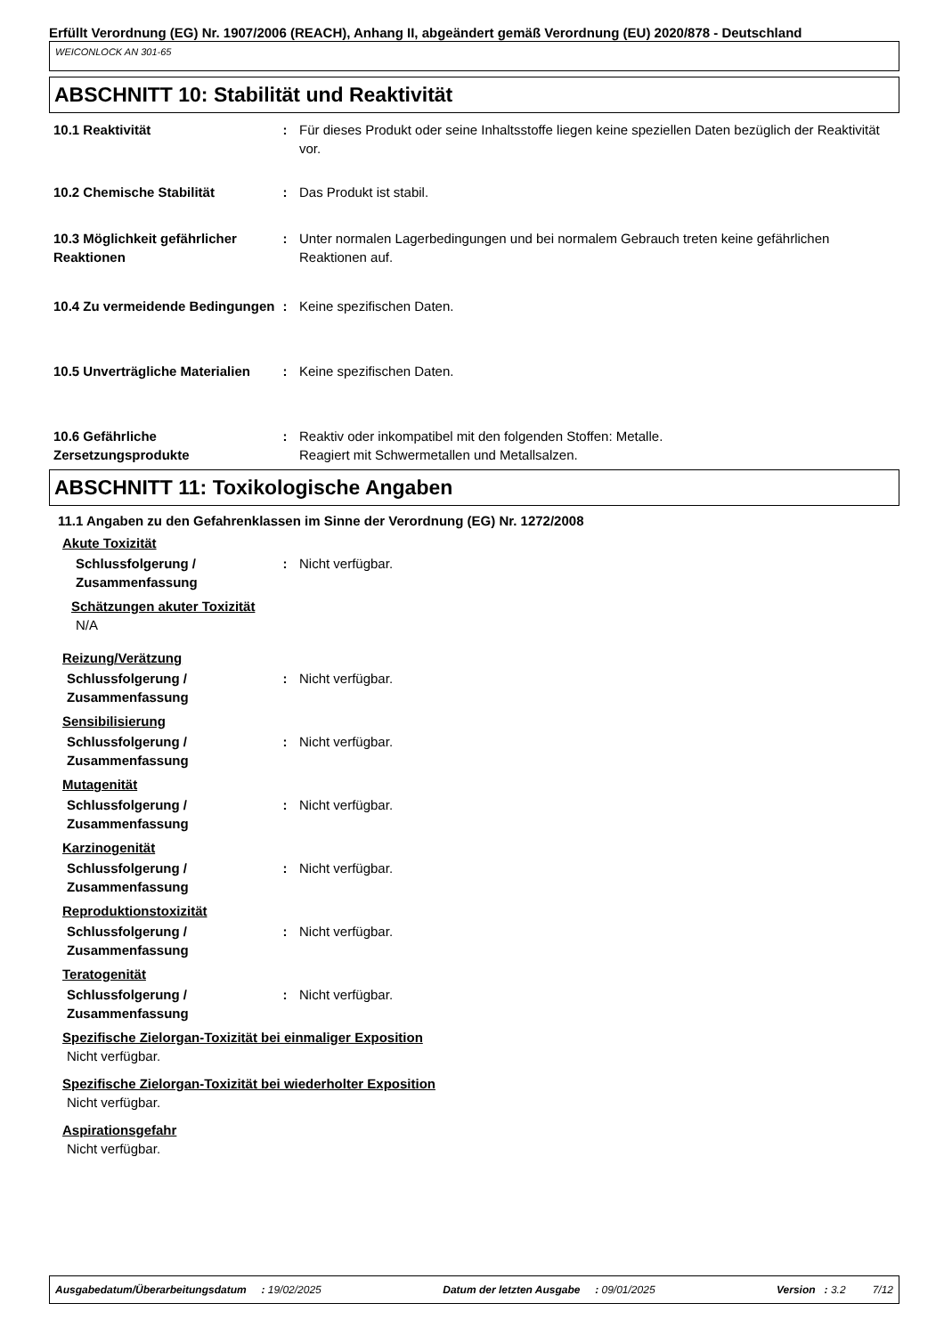Erfüllt Verordnung (EG) Nr. 1907/2006 (REACH), Anhang II, abgeändert gemäß Verordnung (EU) 2020/878 - Deutschland
WEICONLOCK AN 301-65
ABSCHNITT 10: Stabilität und Reaktivität
10.1 Reaktivität : Für dieses Produkt oder seine Inhaltsstoffe liegen keine speziellen Daten bezüglich der Reaktivität vor.
10.2 Chemische Stabilität : Das Produkt ist stabil.
10.3 Möglichkeit gefährlicher Reaktionen
: Unter normalen Lagerbedingungen und bei normalem Gebrauch treten keine gefährlichen Reaktionen auf.
10.4 Zu vermeidende Bedingungen
: Keine spezifischen Daten.
10.5 Unverträgliche Materialien
: Keine spezifischen Daten.
10.6 Gefährliche Zersetzungsprodukte
: Reaktiv oder inkompatibel mit den folgenden Stoffen: Metalle.
Reagiert mit Schwermetallen und Metallsalzen.
ABSCHNITT 11: Toxikologische Angaben
11.1 Angaben zu den Gefahrenklassen im Sinne der Verordnung (EG) Nr. 1272/2008
Akute Toxizität
Schlussfolgerung / Zusammenfassung
: Nicht verfügbar.
Schätzungen akuter Toxizität
N/A
Reizung/Verätzung
Schlussfolgerung / Zusammenfassung
: Nicht verfügbar.
Sensibilisierung
Schlussfolgerung / Zusammenfassung
: Nicht verfügbar.
Mutagenität
Schlussfolgerung / Zusammenfassung
: Nicht verfügbar.
Karzinogenität
Schlussfolgerung / Zusammenfassung
: Nicht verfügbar.
Reproduktionstoxizität
Schlussfolgerung / Zusammenfassung
: Nicht verfügbar.
Teratogenität
Schlussfolgerung / Zusammenfassung
: Nicht verfügbar.
Spezifische Zielorgan-Toxizität bei einmaliger Exposition
Nicht verfügbar.
Spezifische Zielorgan-Toxizität bei wiederholter Exposition
Nicht verfügbar.
Aspirationsgefahr
Nicht verfügbar.
Ausgabedatum/Überarbeitungsdatum : 19/02/2025 Datum der letzten Ausgabe : 09/01/2025 Version : 3.2 7/12